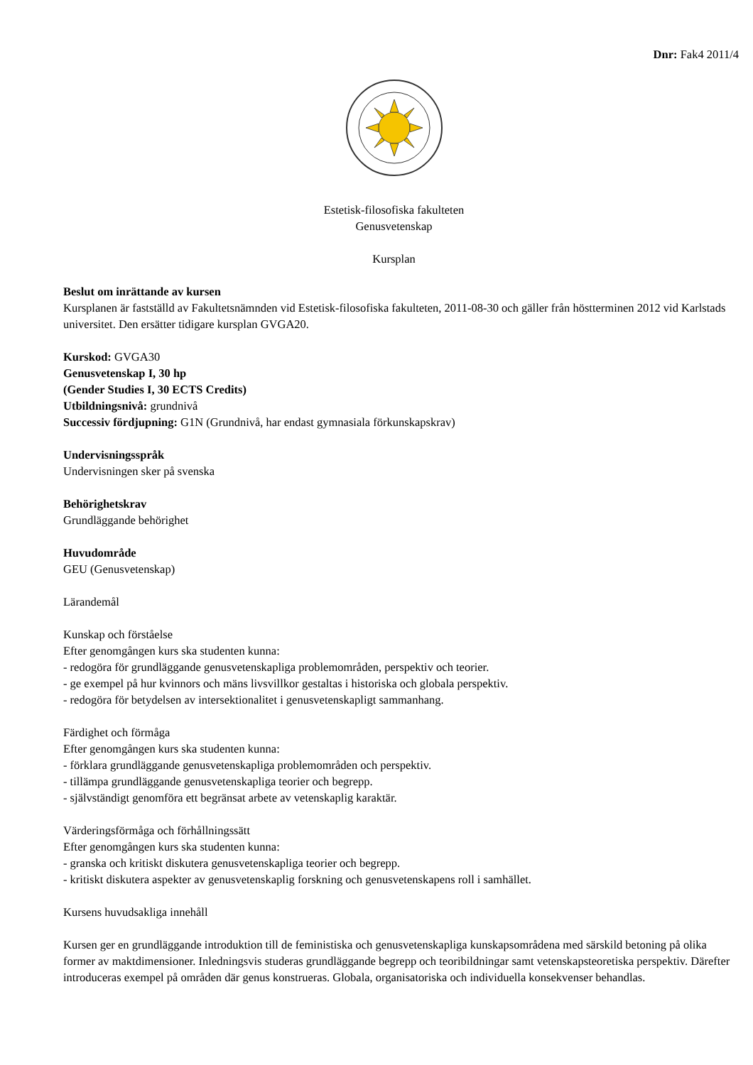Dnr: Fak4 2011/4
Estetisk-filosofiska fakulteten
Genusvetenskap
Kursplan
Beslut om inrättande av kursen
Kursplanen är fastställd av Fakultetsnämnden vid Estetisk-filosofiska fakulteten, 2011-08-30 och gäller från höstterminen 2012 vid Karlstads universitet. Den ersätter tidigare kursplan GVGA20.
Kurskod: GVGA30
Genusvetenskap I, 30 hp
(Gender Studies I, 30 ECTS Credits)
Utbildningsnivå: grundnivå
Successiv fördjupning: G1N (Grundnivå, har endast gymnasiala förkunskapskrav)
Undervisningsspråk
Undervisningen sker på svenska
Behörighetskrav
Grundläggande behörighet
Huvudområde
GEU (Genusvetenskap)
Lärandemål
Kunskap och förståelse
Efter genomgången kurs ska studenten kunna:
- redogöra för grundläggande genusvetenskapliga problemområden, perspektiv och teorier.
- ge exempel på hur kvinnors och mäns livsvillkor gestaltas i historiska och globala perspektiv.
- redogöra för betydelsen av intersektionalitet i genusvetenskapligt sammanhang.
Färdighet och förmåga
Efter genomgången kurs ska studenten kunna:
- förklara grundläggande genusvetenskapliga problemområden och perspektiv.
- tillämpa grundläggande genusvetenskapliga teorier och begrepp.
- självständigt genomföra ett begränsat arbete av vetenskaplig karaktär.
Värderingsförmåga och förhållningssätt
Efter genomgången kurs ska studenten kunna:
- granska och kritiskt diskutera genusvetenskapliga teorier och begrepp.
- kritiskt diskutera aspekter av genusvetenskaplig forskning och genusvetenskapens roll i samhället.
Kursens huvudsakliga innehåll
Kursen ger en grundläggande introduktion till de feministiska och genusvetenskapliga kunskapsområdena med särskild betoning på olika former av maktdimensioner. Inledningsvis studeras grundläggande begrepp och teoribildningar samt vetenskapsteoretiska perspektiv. Därefter introduceras exempel på områden där genus konstrueras. Globala, organisatoriska och individuella konsekvenser behandlas.